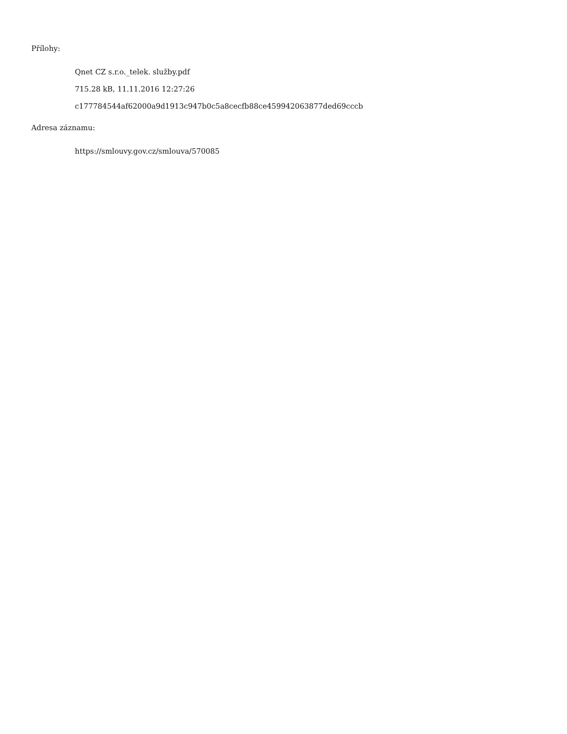Přílohy:
Qnet CZ s.r.o._telek. služby.pdf
715.28 kB, 11.11.2016 12:27:26
c177784544af62000a9d1913c947b0c5a8cecfb88ce459942063877ded69cccb
Adresa záznamu:
https://smlouvy.gov.cz/smlouva/570085